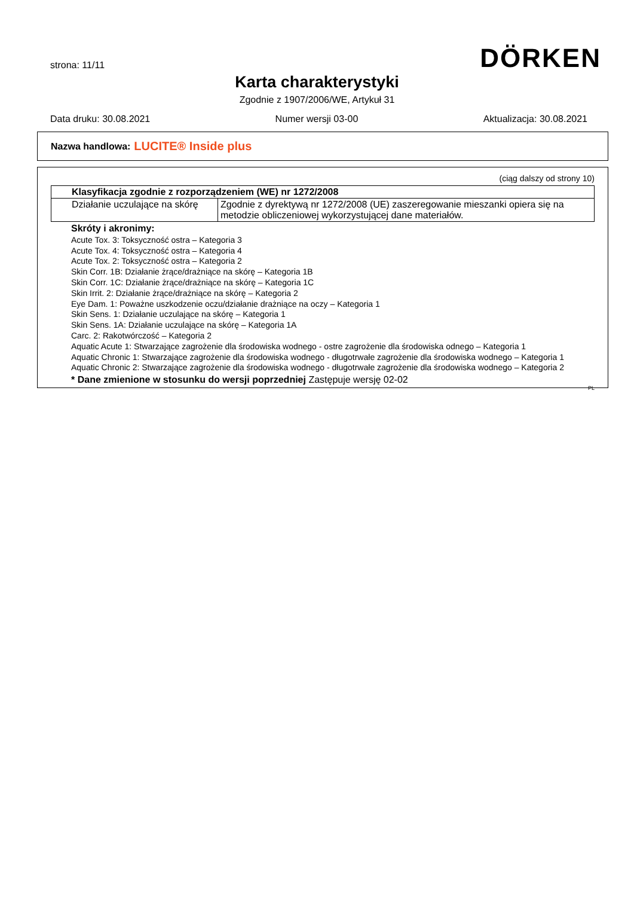strona: 11/11 DÖRKEN
Karta charakterystyki
Zgodnie z 1907/2006/WE, Artykuł 31
Data druku: 30.08.2021 Numer wersji 03-00 Aktualizacja: 30.08.2021
Nazwa handlowa: LUCITE® Inside plus
(ciąg dalszy od strony 10)
| Klasyfikacja zgodnie z rozporządzeniem (WE) nr 1272/2008 | |
| --- | --- |
| Działanie uczulające na skórę | Zgodnie z dyrektywą nr 1272/2008 (UE) zaszeregowanie mieszanki opiera się na metodzie obliczeniowej wykorzystującej dane materiałów. |
Skróty i akronimy:
Acute Tox. 3: Toksyczność ostra – Kategoria 3
Acute Tox. 4: Toksyczność ostra – Kategoria 4
Acute Tox. 2: Toksyczność ostra – Kategoria 2
Skin Corr. 1B: Działanie żrące/drażniące na skórę – Kategoria 1B
Skin Corr. 1C: Działanie żrące/drażniące na skórę – Kategoria 1C
Skin Irrit. 2: Działanie żrące/drażniące na skórę – Kategoria 2
Eye Dam. 1: Poważne uszkodzenie oczu/działanie drażniące na oczy – Kategoria 1
Skin Sens. 1: Działanie uczulające na skórę – Kategoria 1
Skin Sens. 1A: Działanie uczulające na skórę – Kategoria 1A
Carc. 2: Rakotwórczość – Kategoria 2
Aquatic Acute 1: Stwarzające zagrożenie dla środowiska wodnego - ostre zagrożenie dla środowiska odnego – Kategoria 1
Aquatic Chronic 1: Stwarzające zagrożenie dla środowiska wodnego - długotrwałe zagrożenie dla środowiska wodnego – Kategoria 1
Aquatic Chronic 2: Stwarzające zagrożenie dla środowiska wodnego - długotrwałe zagrożenie dla środowiska wodnego – Kategoria 2
* Dane zmienione w stosunku do wersji poprzedniej Zastępuje wersję 02-02
PL